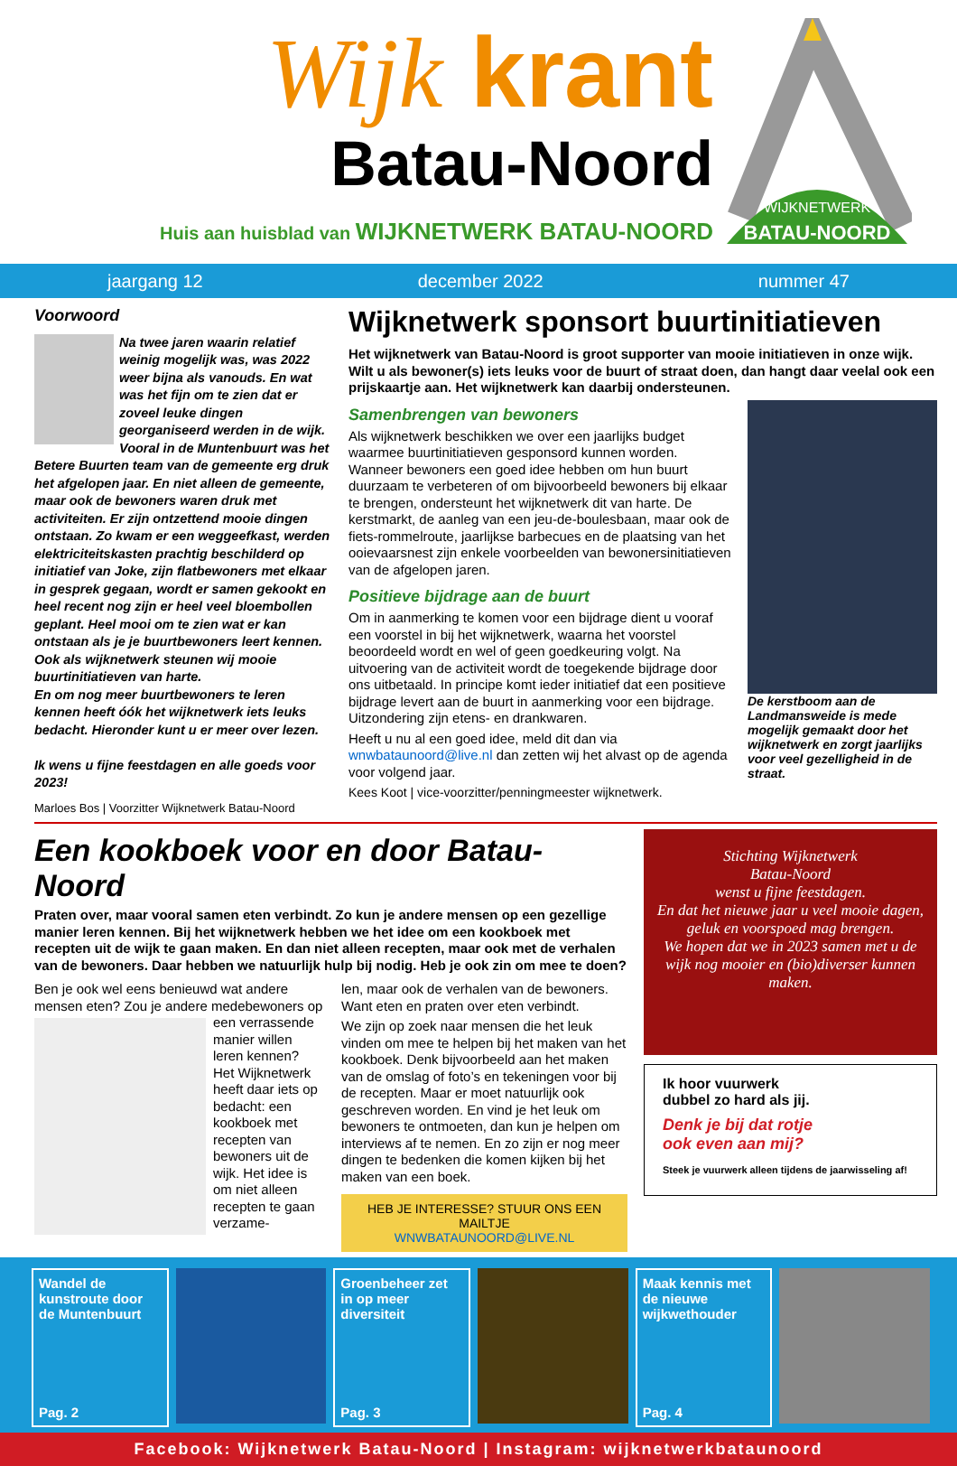Wijk krant
Batau-Noord
Huis aan huisblad van WIJKNETWERK BATAU-NOORD
WIJKNETWERK
BATAU-NOORD
jaargang 12 december 2022 nummer 47
Voorwoord
Na twee jaren waarin relatief weinig mogelijk was, was 2022 weer bijna als vanouds. En wat was het fijn om te zien dat er zoveel leuke dingen georganiseerd werden in de wijk. Vooral in de Muntenbuurt was het Betere Buurten team van de gemeente erg druk het afgelopen jaar. En niet alleen de gemeente, maar ook de bewoners waren druk met activiteiten. Er zijn ontzettend mooie dingen ontstaan. Zo kwam er een weggeefkast, werden elektriciteitskasten prachtig beschilderd op initiatief van Joke, zijn flatbewoners met elkaar in gesprek gegaan, wordt er samen gekookt en heel recent nog zijn er heel veel bloembollen geplant. Heel mooi om te zien wat er kan ontstaan als je je buurtbewoners leert kennen. Ook als wijknetwerk steunen wij mooie buurtinitiatieven van harte.
En om nog meer buurtbewoners te leren kennen heeft óók het wijknetwerk iets leuks bedacht. Hieronder kunt u er meer over lezen.
Ik wens u fijne feestdagen en alle goeds voor 2023!
Marloes Bos | Voorzitter Wijknetwerk Batau-Noord
Wijknetwerk sponsort buurtinitiatieven
Het wijknetwerk van Batau-Noord is groot supporter van mooie initiatieven in onze wijk. Wilt u als bewoner(s) iets leuks voor de buurt of straat doen, dan hangt daar veelal ook een prijskaartje aan. Het wijknetwerk kan daarbij ondersteunen.
De kerstboom aan de Landmansweide is mede mogelijk gemaakt door het wijknetwerk en zorgt jaarlijks voor veel gezelligheid in de straat.
Samenbrengen van bewoners
Als wijknetwerk beschikken we over een jaarlijks budget waarmee buurtinitiatieven gesponsord kunnen worden. Wanneer bewoners een goed idee hebben om hun buurt duurzaam te verbeteren of om bijvoorbeeld bewoners bij elkaar te brengen, ondersteunt het wijknetwerk dit van harte. De kerstmarkt, de aanleg van een jeu-de-boulesbaan, maar ook de fiets-rommelroute, jaarlijkse barbecues en de plaatsing van het ooievaarsnest zijn enkele voorbeelden van bewonersinitiatieven van de afgelopen jaren.
Positieve bijdrage aan de buurt
Om in aanmerking te komen voor een bijdrage dient u vooraf een voorstel in bij het wijknetwerk, waarna het voorstel beoordeeld wordt en wel of geen goedkeuring volgt. Na uitvoering van de activiteit wordt de toegekende bijdrage door ons uitbetaald. In principe komt ieder initiatief dat een positieve bijdrage levert aan de buurt in aanmerking voor een bijdrage. Uitzondering zijn etens- en drankwaren.
Heeft u nu al een goed idee, meld dit dan via wnwbataunoord@live.nl dan zetten wij het alvast op de agenda voor volgend jaar.
Kees Koot | vice-voorzitter/penningmeester wijknetwerk.
Een kookboek voor en door Batau-Noord
Praten over, maar vooral samen eten verbindt. Zo kun je andere mensen op een gezellige manier leren kennen. Bij het wijknetwerk hebben we het idee om een kookboek met recepten uit de wijk te gaan maken. En dan niet alleen recepten, maar ook met de verhalen van de bewoners. Daar hebben we natuurlijk hulp bij nodig. Heb je ook zin om mee te doen?
Ben je ook wel eens benieuwd wat andere mensen eten? Zou je andere medebewoners op een verrassende manier willen leren kennen? Het Wijknetwerk heeft daar iets op bedacht: een kookboek met recepten van bewoners uit de wijk. Het idee is om niet alleen recepten te gaan verzame-
len, maar ook de verhalen van de bewoners. Want eten en praten over eten verbindt.
We zijn op zoek naar mensen die het leuk vinden om mee te helpen bij het maken van het kookboek. Denk bijvoorbeeld aan het maken van de omslag of foto’s en tekeningen voor bij de recepten. Maar er moet natuurlijk ook geschreven worden. En vind je het leuk om bewoners te ontmoeten, dan kun je helpen om interviews af te nemen. En zo zijn er nog meer dingen te bedenken die komen kijken bij het maken van een boek.
HEB JE INTERESSE? STUUR ONS EEN MAILTJE
WNWBATAUNOORD@LIVE.NL
Stichting Wijknetwerk
Batau-Noord
wenst u fijne feestdagen.
En dat het nieuwe jaar u veel mooie dagen, geluk en voorspoed mag brengen.
We hopen dat we in 2023 samen met u de wijk nog mooier en (bio)diverser kunnen maken.
Ik hoor vuurwerk
dubbel zo hard als jij.
Denk je bij dat rotje
ook even aan mij?
Steek je vuurwerk alleen tijdens de jaarwisseling af!
Wandel de kunstroute door de Muntenbuurt
Pag. 2
Groenbeheer zet in op meer diversiteit
Pag. 3
Maak kennis met de nieuwe wijkwethouder
Pag. 4
Facebook: Wijknetwerk Batau-Noord | Instagram: wijknetwerkbataunoord